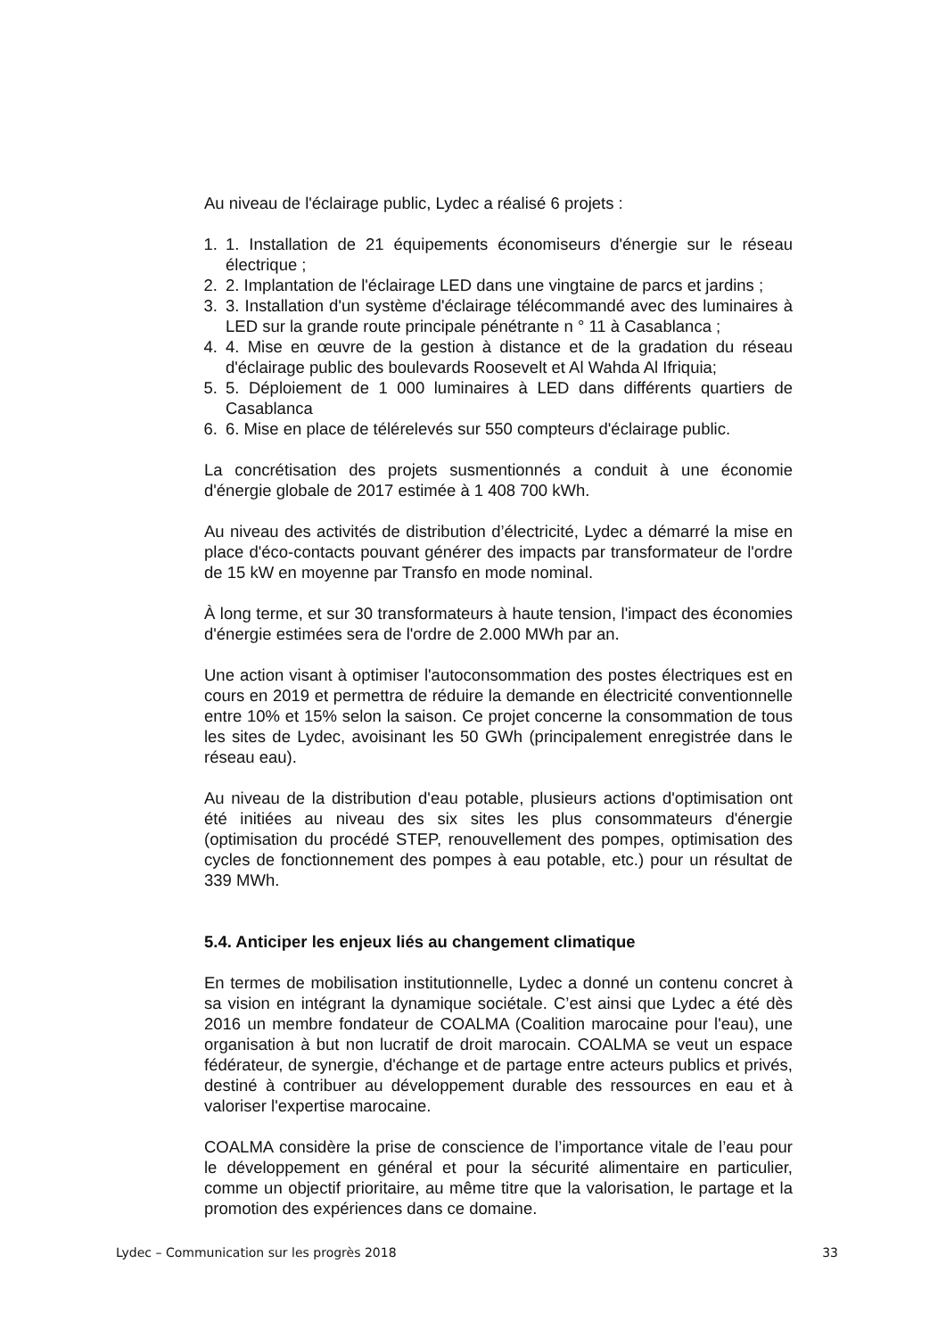Au niveau de l'éclairage public, Lydec a réalisé 6 projets :
1. 1. Installation de 21 équipements économiseurs d'énergie sur le réseau électrique ;
2. 2. Implantation de l'éclairage LED dans une vingtaine de parcs et jardins ;
3. 3. Installation d'un système d'éclairage télécommandé avec des luminaires à LED sur la grande route principale pénétrante n ° 11 à Casablanca ;
4. 4. Mise en œuvre de la gestion à distance et de la gradation du réseau d'éclairage public des boulevards Roosevelt et Al Wahda Al Ifriquia;
5. 5. Déploiement de 1 000 luminaires à LED dans différents quartiers de Casablanca
6. 6. Mise en place de télérelevés sur 550 compteurs d'éclairage public.
La concrétisation des projets susmentionnés a conduit à une économie d'énergie globale de 2017 estimée à 1 408 700 kWh.
Au niveau des activités de distribution d’électricité, Lydec a démarré la mise en place d'éco-contacts pouvant générer des impacts par transformateur de l'ordre de 15 kW en moyenne par Transfo en mode nominal.
À long terme, et sur 30 transformateurs à haute tension, l'impact des économies d'énergie estimées sera de l'ordre de 2.000 MWh par an.
Une action visant à optimiser l'autoconsommation des postes électriques est en cours en 2019 et permettra de réduire la demande en électricité conventionnelle entre 10% et 15% selon la saison. Ce projet concerne la consommation de tous les sites de Lydec, avoisinant les 50 GWh (principalement enregistrée dans le réseau eau).
Au niveau de la distribution d'eau potable, plusieurs actions d'optimisation ont été initiées au niveau des six sites les plus consommateurs d'énergie (optimisation du procédé STEP, renouvellement des pompes, optimisation des cycles de fonctionnement des pompes à eau potable, etc.) pour un résultat de 339 MWh.
5.4. Anticiper les enjeux liés au changement climatique
En termes de mobilisation institutionnelle, Lydec a donné un contenu concret à sa vision en intégrant la dynamique sociétale. C’est ainsi que Lydec a été dès 2016 un membre fondateur de COALMA (Coalition marocaine pour l'eau), une organisation à but non lucratif de droit marocain. COALMA se veut un espace fédérateur, de synergie, d'échange et de partage entre acteurs publics et privés, destiné à contribuer au développement durable des ressources en eau et à valoriser l'expertise marocaine.
COALMA considère la prise de conscience de l’importance vitale de l’eau pour le développement en général et pour la sécurité alimentaire en particulier, comme un objectif prioritaire, au même titre que la valorisation, le partage et la promotion des expériences dans ce domaine.
Lydec – Communication sur les progrès 2018 33